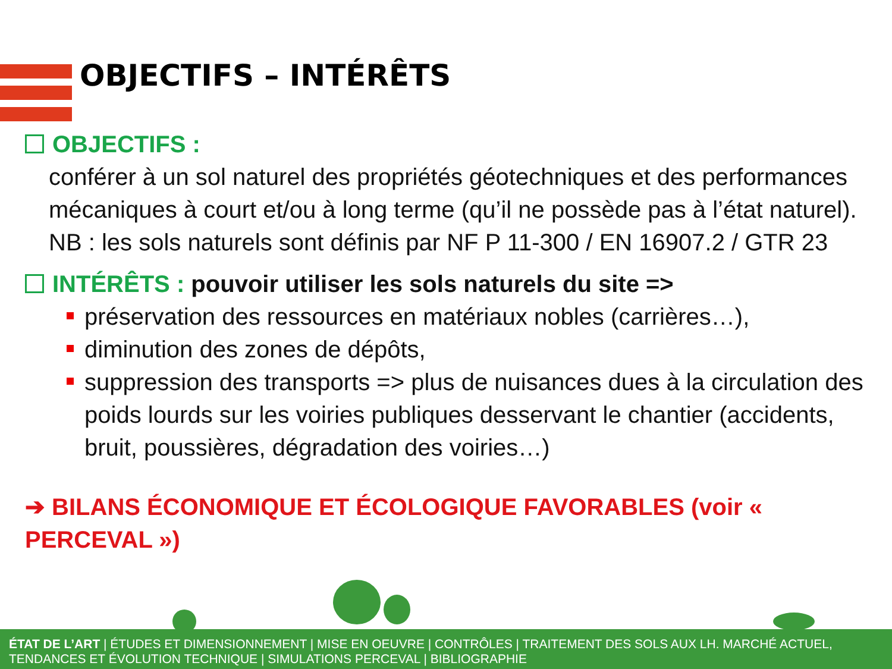OBJECTIFS – INTÉRÊTS
OBJECTIFS :
conférer à un sol naturel des propriétés géotechniques et des performances mécaniques à court et/ou à long terme (qu’il ne possède pas à l’état naturel).
NB : les sols naturels sont définis par NF P 11-300 / EN 16907.2 / GTR 23
INTÉRÊTS : pouvoir utiliser les sols naturels du site =>
préservation des ressources en matériaux nobles (carrières…),
diminution des zones de dépôts,
suppression des transports => plus de nuisances dues à la circulation des poids lourds sur les voiries publiques desservant le chantier (accidents, bruit, poussières, dégradation des voiries…)
➔ BILANS ÉCONOMIQUE ET ÉCOLOGIQUE FAVORABLES (voir « PERCEVAL »)
ÉTAT DE L’ART | ÉTUDES ET DIMENSIONNEMENT | MISE EN OEUVRE | CONTRÔLES | TRAITEMENT DES SOLS AUX LH. MARCHÉ ACTUEL, TENDANCES ET ÉVOLUTION TECHNIQUE | SIMULATIONS PERCEVAL | BIBLIOGRAPHIE